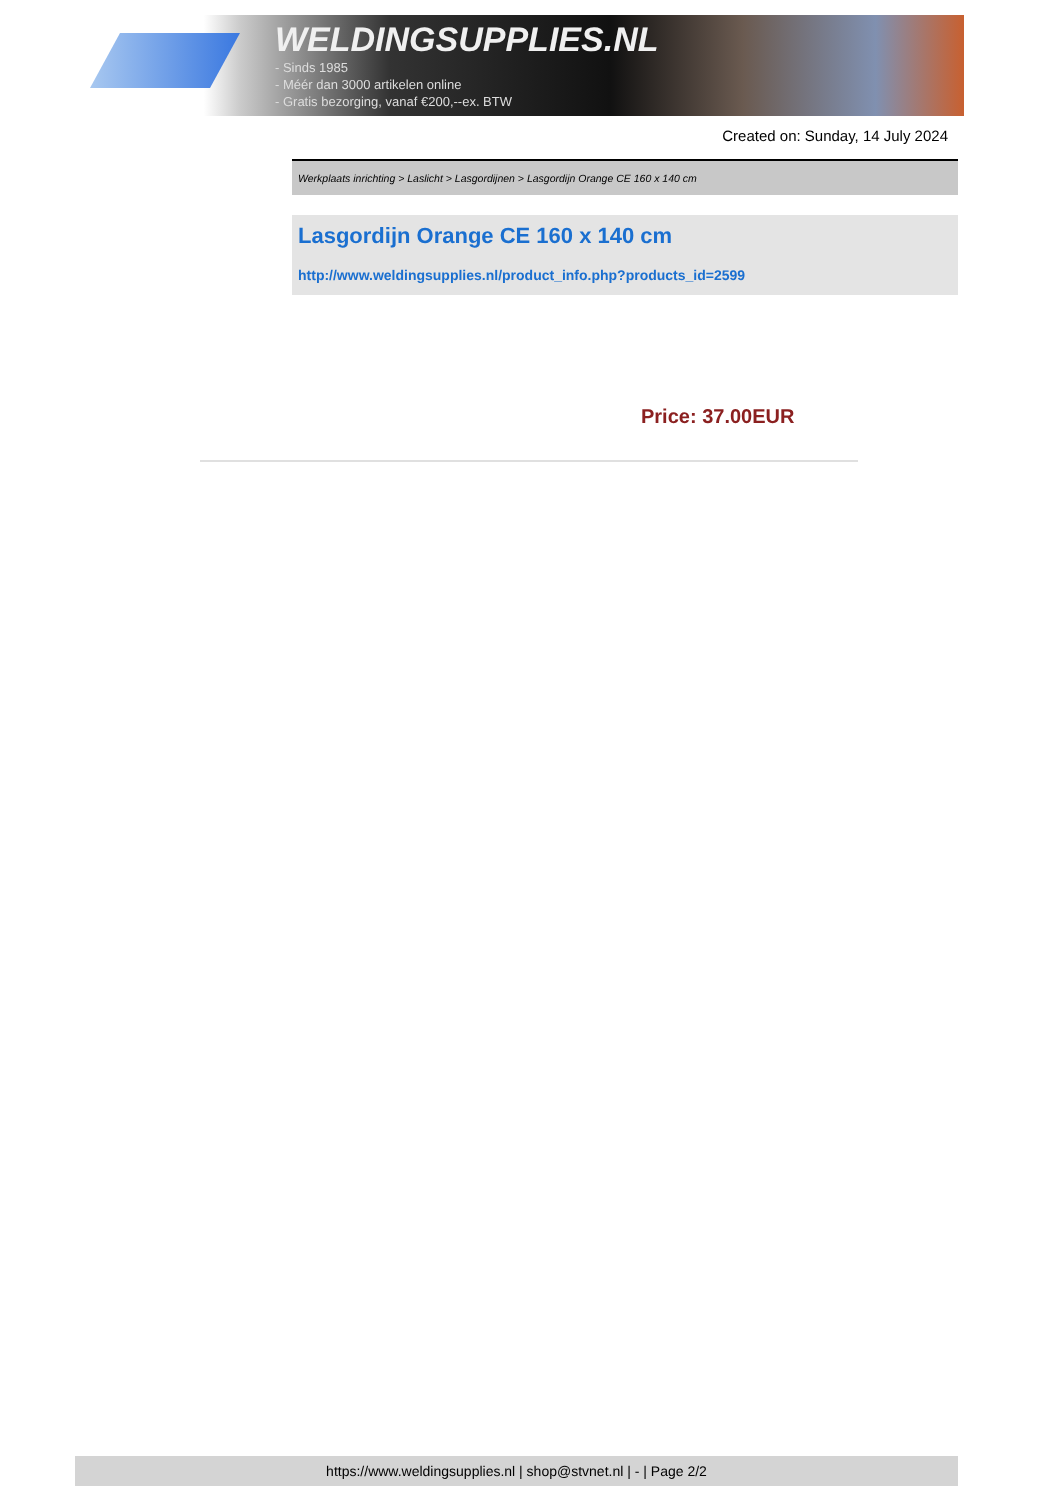WELDINGSUPPLIES.NL
- Sinds 1985
- Méér dan 3000 artikelen online
- Gratis bezorging, vanaf €200,--ex. BTW
Created on: Sunday, 14 July 2024
Werkplaats inrichting > Laslicht > Lasgordijnen > Lasgordijn Orange CE 160 x 140 cm
Lasgordijn Orange CE 160 x 140 cm
http://www.weldingsupplies.nl/product_info.php?products_id=2599
Price: 37.00EUR
https://www.weldingsupplies.nl | shop@stvnet.nl | - | Page 2/2